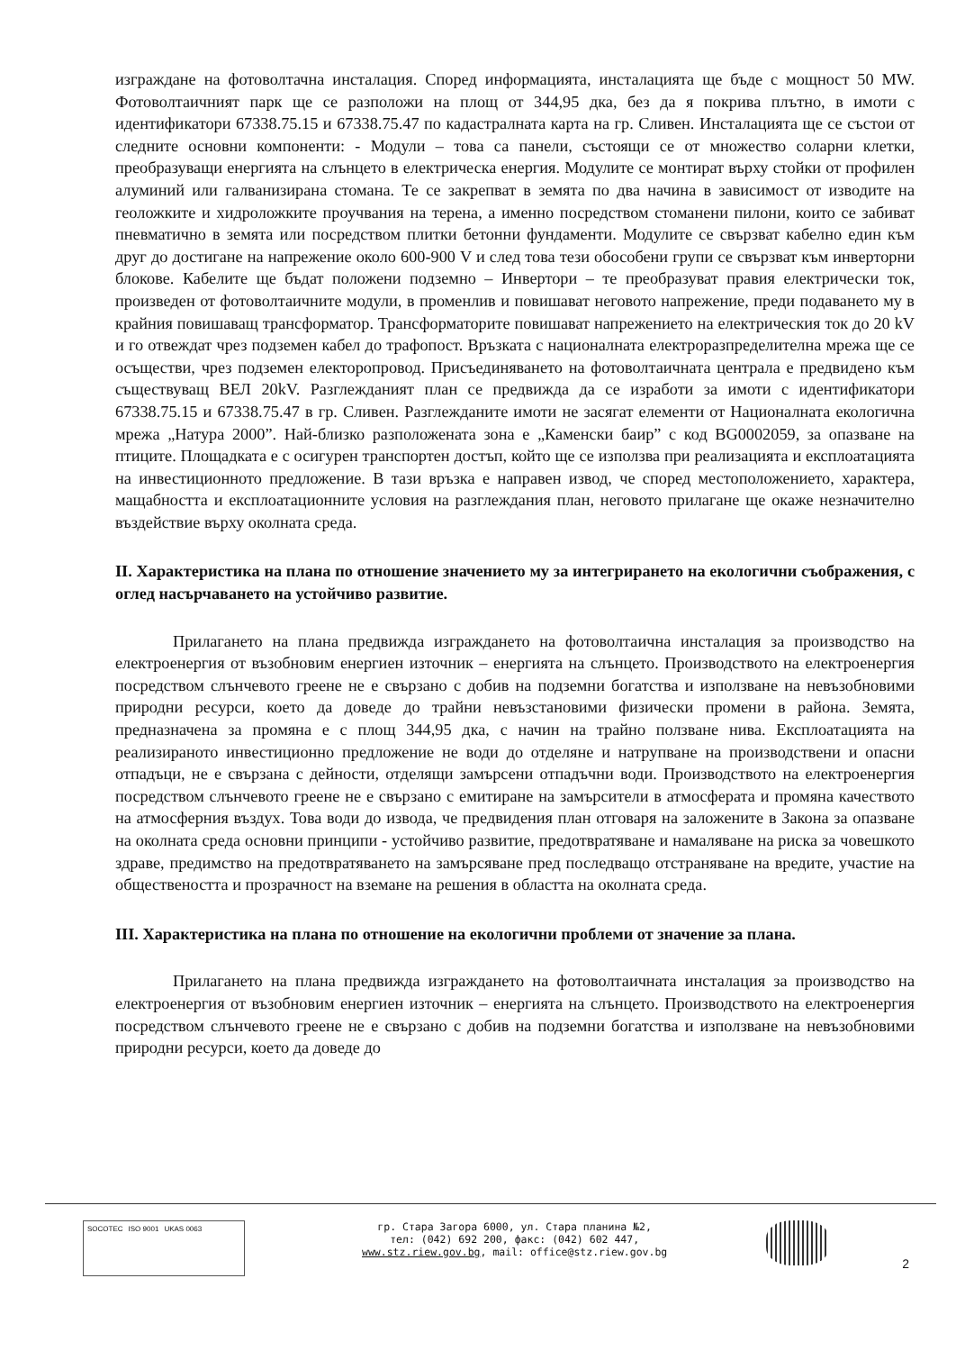изграждане на фотоволтачна инсталация. Според информацията, инсталацията ще бъде с мощност 50 MW. Фотоволтаичният парк ще се разположи на площ от 344,95 дка, без да я покрива плътно, в имоти с идентификатори 67338.75.15 и 67338.75.47 по кадастралната карта на гр. Сливен. Инсталацията ще се състои от следните основни компоненти: - Модули – това са панели, състоящи се от множество соларни клетки, преобразуващи енергията на слънцето в електрическа енергия. Модулите се монтират върху стойки от профилен алуминий или галванизирана стомана. Те се закрепват в земята по два начина в зависимост от изводите на геоложките и хидроложките проучвания на терена, а именно посредством стоманени пилони, които се забиват пневматично в земята или посредством плитки бетонни фундаменти. Модулите се свързват кабелно един към друг до достигане на напрежение около 600-900 V и след това тези обособени групи се свързват към инверторни блокове. Кабелите ще бъдат положени подземно – Инвертори – те преобразуват правия електрически ток, произведен от фотоволтаичните модули, в променлив и повишават неговото напрежение, преди подаването му в крайния повишаващ трансформатор. Трансформаторите повишават напрежението на електрическия ток до 20 kV и го отвеждат чрез подземен кабел до трафопост. Връзката с националната електроразпределителна мрежа ще се осъществи, чрез подземен електоропровод. Присъединяването на фотоволтаичната централа е предвидено към съществуващ ВЕЛ 20kV. Разглежданият план се предвижда да се изработи за имоти с идентификатори 67338.75.15 и 67338.75.47 в гр. Сливен. Разглежданите имоти не засягат елементи от Националната екологична мрежа „Натура 2000”. Най-близко разположената зона е „Каменски баир” с код BG0002059, за опазване на птиците. Площадката е с осигурен транспортен достъп, който ще се използва при реализацията и експлоатацията на инвестиционното предложение. В тази връзка е направен извод, че според местоположението, характера, мащабността и експлоатационните условия на разглеждания план, неговото прилагане ще окаже незначително въздействие върху околната среда.
II. Характеристика на плана по отношение значението му за интегрирането на екологични съображения, с оглед насърчаването на устойчиво развитие.
Прилагането на плана предвижда изграждането на фотоволтаична инсталация за производство на електроенергия от възобновим енергиен източник – енергията на слънцето. Производството на електроенергия посредством слънчевото греене не е свързано с добив на подземни богатства и използване на невъзобновими природни ресурси, което да доведе до трайни невъзстановими физически промени в района. Земята, предназначена за промяна е с площ 344,95 дка, с начин на трайно ползване нива. Експлоатацията на реализираното инвестиционно предложение не води до отделяне и натрупване на производствени и опасни отпадъци, не е свързана с дейности, отделящи замърсени отпадъчни води. Производството на електроенергия посредством слънчевото греене не е свързано с емитиране на замърсители в атмосферата и промяна качеството на атмосферния въздух. Това води до извода, че предвидения план отговаря на заложените в Закона за опазване на околната среда основни принципи - устойчиво развитие, предотвратяване и намаляване на риска за човешкото здраве, предимство на предотвратяването на замърсяване пред последващо отстраняване на вредите, участие на обществеността и прозрачност на вземане на решения в областта на околната среда.
III. Характеристика на плана по отношение на екологични проблеми от значение за плана.
Прилагането на плана предвижда изграждането на фотоволтаичната инсталация за производство на електроенергия от възобновим енергиен източник – енергията на слънцето. Производството на електроенергия посредством слънчевото греене не е свързано с добив на подземни богатства и използване на невъзобновими природни ресурси, което да доведе до
SOCOTEC ISO 9001 UKAS 0063
гр. Стара Загора 6000, ул. Стара планина №2,
тел: (042) 692 200, факс: (042) 602 447,
www.stz.riew.gov.bg, mail: office@stz.riew.gov.bg
2